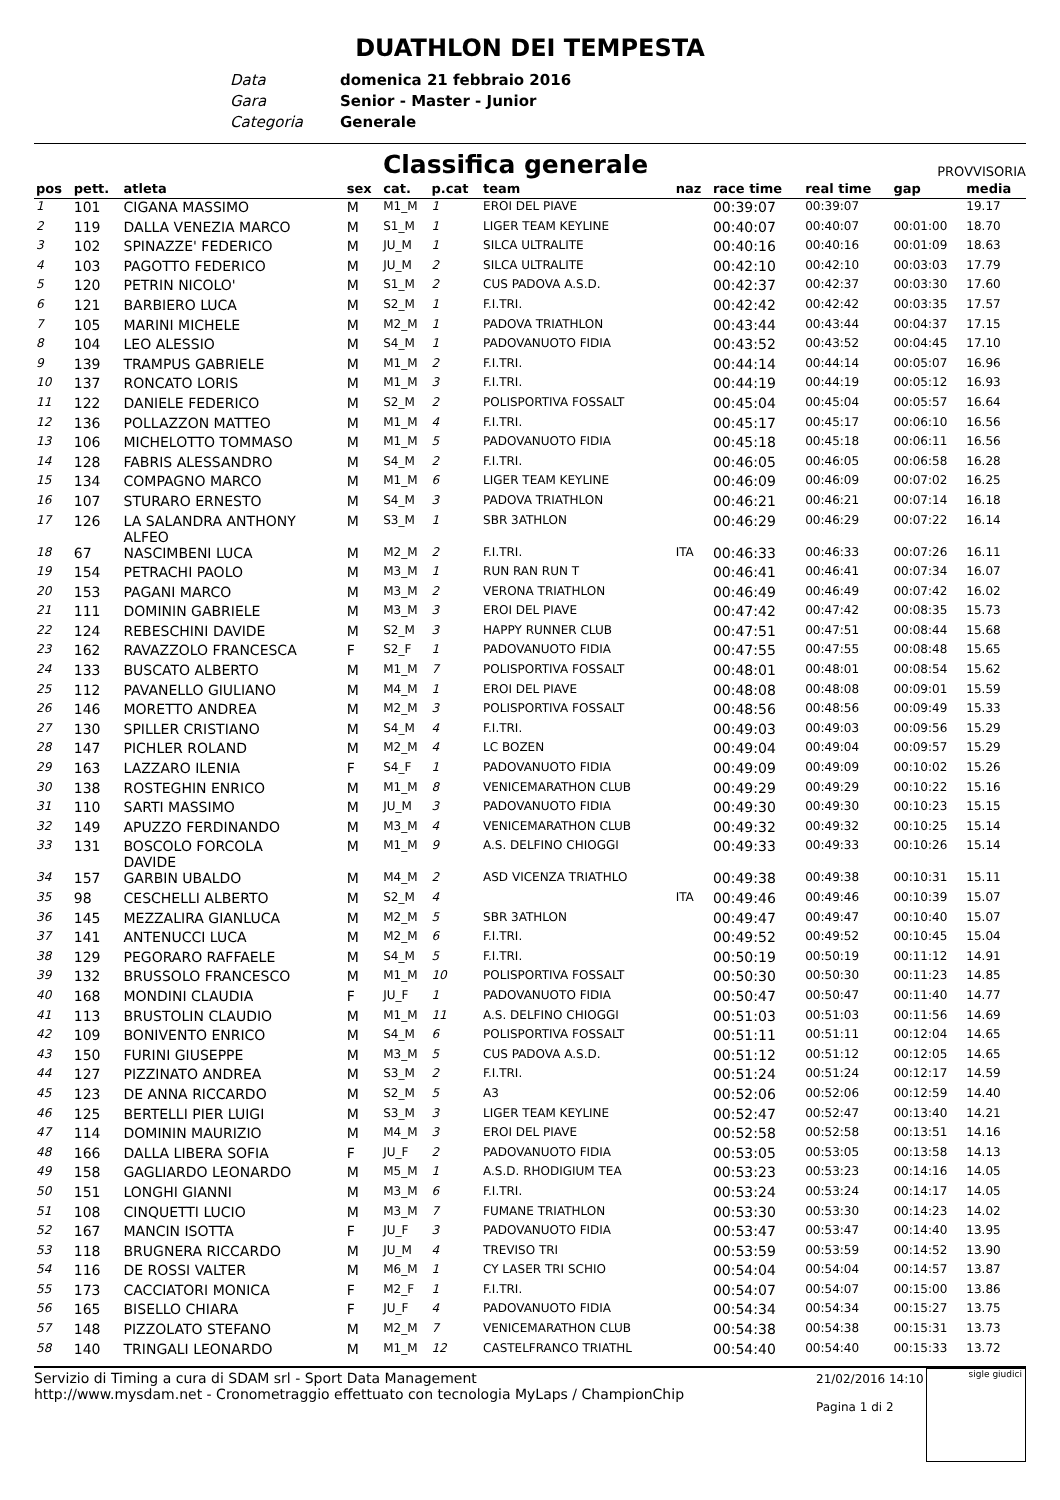DUATHLON DEI TEMPESTA
Data domenica 21 febbraio 2016
Gara Senior - Master - Junior
Categoria Generale
Classifica generale
PROVVISORIA
| pos | pett. | atleta | sex | cat. | p.cat | team | naz | race time | real time | gap | media |
| --- | --- | --- | --- | --- | --- | --- | --- | --- | --- | --- | --- |
| 1 | 101 | CIGANA MASSIMO | M | M1_M | 1 | EROI DEL PIAVE | | 00:39:07 | 00:39:07 | | 19.17 |
| 2 | 119 | DALLA VENEZIA MARCO | M | S1_M | 1 | LIGER TEAM KEYLINE | | 00:40:07 | 00:40:07 | 00:01:00 | 18.70 |
| 3 | 102 | SPINAZZE' FEDERICO | M | JU_M | 1 | SILCA ULTRALITE | | 00:40:16 | 00:40:16 | 00:01:09 | 18.63 |
| 4 | 103 | PAGOTTO FEDERICO | M | JU_M | 2 | SILCA ULTRALITE | | 00:42:10 | 00:42:10 | 00:03:03 | 17.79 |
| 5 | 120 | PETRIN NICOLO' | M | S1_M | 2 | CUS PADOVA A.S.D. | | 00:42:37 | 00:42:37 | 00:03:30 | 17.60 |
| 6 | 121 | BARBIERO LUCA | M | S2_M | 1 | F.I.TRI. | | 00:42:42 | 00:42:42 | 00:03:35 | 17.57 |
| 7 | 105 | MARINI MICHELE | M | M2_M | 1 | PADOVA TRIATHLON | | 00:43:44 | 00:43:44 | 00:04:37 | 17.15 |
| 8 | 104 | LEO ALESSIO | M | S4_M | 1 | PADOVANUOTO FIDIA | | 00:43:52 | 00:43:52 | 00:04:45 | 17.10 |
| 9 | 139 | TRAMPUS GABRIELE | M | M1_M | 2 | F.I.TRI. | | 00:44:14 | 00:44:14 | 00:05:07 | 16.96 |
| 10 | 137 | RONCATO LORIS | M | M1_M | 3 | F.I.TRI. | | 00:44:19 | 00:44:19 | 00:05:12 | 16.93 |
| 11 | 122 | DANIELE FEDERICO | M | S2_M | 2 | POLISPORTIVA FOSSALT | | 00:45:04 | 00:45:04 | 00:05:57 | 16.64 |
| 12 | 136 | POLLAZZON MATTEO | M | M1_M | 4 | F.I.TRI. | | 00:45:17 | 00:45:17 | 00:06:10 | 16.56 |
| 13 | 106 | MICHELOTTO TOMMASO | M | M1_M | 5 | PADOVANUOTO FIDIA | | 00:45:18 | 00:45:18 | 00:06:11 | 16.56 |
| 14 | 128 | FABRIS ALESSANDRO | M | S4_M | 2 | F.I.TRI. | | 00:46:05 | 00:46:05 | 00:06:58 | 16.28 |
| 15 | 134 | COMPAGNO MARCO | M | M1_M | 6 | LIGER TEAM KEYLINE | | 00:46:09 | 00:46:09 | 00:07:02 | 16.25 |
| 16 | 107 | STURARO ERNESTO | M | S4_M | 3 | PADOVA TRIATHLON | | 00:46:21 | 00:46:21 | 00:07:14 | 16.18 |
| 17 | 126 | LA SALANDRA ANTHONY ALFEO | M | S3_M | 1 | SBR 3ATHLON | | 00:46:29 | 00:46:29 | 00:07:22 | 16.14 |
| 18 | 67 | NASCIMBENI LUCA | M | M2_M | 2 | F.I.TRI. | ITA | 00:46:33 | 00:46:33 | 00:07:26 | 16.11 |
| 19 | 154 | PETRACHI PAOLO | M | M3_M | 1 | RUN RAN RUN T | | 00:46:41 | 00:46:41 | 00:07:34 | 16.07 |
| 20 | 153 | PAGANI MARCO | M | M3_M | 2 | VERONA TRIATHLON | | 00:46:49 | 00:46:49 | 00:07:42 | 16.02 |
| 21 | 111 | DOMININ GABRIELE | M | M3_M | 3 | EROI DEL PIAVE | | 00:47:42 | 00:47:42 | 00:08:35 | 15.73 |
| 22 | 124 | REBESCHINI DAVIDE | M | S2_M | 3 | HAPPY RUNNER CLUB | | 00:47:51 | 00:47:51 | 00:08:44 | 15.68 |
| 23 | 162 | RAVAZZOLO FRANCESCA | F | S2_F | 1 | PADOVANUOTO FIDIA | | 00:47:55 | 00:47:55 | 00:08:48 | 15.65 |
| 24 | 133 | BUSCATO ALBERTO | M | M1_M | 7 | POLISPORTIVA FOSSALT | | 00:48:01 | 00:48:01 | 00:08:54 | 15.62 |
| 25 | 112 | PAVANELLO GIULIANO | M | M4_M | 1 | EROI DEL PIAVE | | 00:48:08 | 00:48:08 | 00:09:01 | 15.59 |
| 26 | 146 | MORETTO ANDREA | M | M2_M | 3 | POLISPORTIVA FOSSALT | | 00:48:56 | 00:48:56 | 00:09:49 | 15.33 |
| 27 | 130 | SPILLER CRISTIANO | M | S4_M | 4 | F.I.TRI. | | 00:49:03 | 00:49:03 | 00:09:56 | 15.29 |
| 28 | 147 | PICHLER ROLAND | M | M2_M | 4 | LC BOZEN | | 00:49:04 | 00:49:04 | 00:09:57 | 15.29 |
| 29 | 163 | LAZZARO ILENIA | F | S4_F | 1 | PADOVANUOTO FIDIA | | 00:49:09 | 00:49:09 | 00:10:02 | 15.26 |
| 30 | 138 | ROSTEGHIN ENRICO | M | M1_M | 8 | VENICEMARATHON CLUB | | 00:49:29 | 00:49:29 | 00:10:22 | 15.16 |
| 31 | 110 | SARTI MASSIMO | M | JU_M | 3 | PADOVANUOTO FIDIA | | 00:49:30 | 00:49:30 | 00:10:23 | 15.15 |
| 32 | 149 | APUZZO FERDINANDO | M | M3_M | 4 | VENICEMARATHON CLUB | | 00:49:32 | 00:49:32 | 00:10:25 | 15.14 |
| 33 | 131 | BOSCOLO FORCOLA DAVIDE | M | M1_M | 9 | A.S. DELFINO CHIOGGI | | 00:49:33 | 00:49:33 | 00:10:26 | 15.14 |
| 34 | 157 | GARBIN UBALDO | M | M4_M | 2 | ASD VICENZA TRIATHLO | | 00:49:38 | 00:49:38 | 00:10:31 | 15.11 |
| 35 | 98 | CESCHELLI ALBERTO | M | S2_M | 4 | | ITA | 00:49:46 | 00:49:46 | 00:10:39 | 15.07 |
| 36 | 145 | MEZZALIRA GIANLUCA | M | M2_M | 5 | SBR 3ATHLON | | 00:49:47 | 00:49:47 | 00:10:40 | 15.07 |
| 37 | 141 | ANTENUCCI LUCA | M | M2_M | 6 | F.I.TRI. | | 00:49:52 | 00:49:52 | 00:10:45 | 15.04 |
| 38 | 129 | PEGORARO RAFFAELE | M | S4_M | 5 | F.I.TRI. | | 00:50:19 | 00:50:19 | 00:11:12 | 14.91 |
| 39 | 132 | BRUSSOLO FRANCESCO | M | M1_M | 10 | POLISPORTIVA FOSSALT | | 00:50:30 | 00:50:30 | 00:11:23 | 14.85 |
| 40 | 168 | MONDINI CLAUDIA | F | JU_F | 1 | PADOVANUOTO FIDIA | | 00:50:47 | 00:50:47 | 00:11:40 | 14.77 |
| 41 | 113 | BRUSTOLIN CLAUDIO | M | M1_M | 11 | A.S. DELFINO CHIOGGI | | 00:51:03 | 00:51:03 | 00:11:56 | 14.69 |
| 42 | 109 | BONIVENTO ENRICO | M | S4_M | 6 | POLISPORTIVA FOSSALT | | 00:51:11 | 00:51:11 | 00:12:04 | 14.65 |
| 43 | 150 | FURINI GIUSEPPE | M | M3_M | 5 | CUS PADOVA A.S.D. | | 00:51:12 | 00:51:12 | 00:12:05 | 14.65 |
| 44 | 127 | PIZZINATO ANDREA | M | S3_M | 2 | F.I.TRI. | | 00:51:24 | 00:51:24 | 00:12:17 | 14.59 |
| 45 | 123 | DE ANNA RICCARDO | M | S2_M | 5 | A3 | | 00:52:06 | 00:52:06 | 00:12:59 | 14.40 |
| 46 | 125 | BERTELLI PIER LUIGI | M | S3_M | 3 | LIGER TEAM KEYLINE | | 00:52:47 | 00:52:47 | 00:13:40 | 14.21 |
| 47 | 114 | DOMININ MAURIZIO | M | M4_M | 3 | EROI DEL PIAVE | | 00:52:58 | 00:52:58 | 00:13:51 | 14.16 |
| 48 | 166 | DALLA LIBERA SOFIA | F | JU_F | 2 | PADOVANUOTO FIDIA | | 00:53:05 | 00:53:05 | 00:13:58 | 14.13 |
| 49 | 158 | GAGLIARDO LEONARDO | M | M5_M | 1 | A.S.D. RHODIGIUM TEA | | 00:53:23 | 00:53:23 | 00:14:16 | 14.05 |
| 50 | 151 | LONGHI GIANNI | M | M3_M | 6 | F.I.TRI. | | 00:53:24 | 00:53:24 | 00:14:17 | 14.05 |
| 51 | 108 | CINQUETTI LUCIO | M | M3_M | 7 | FUMANE TRIATHLON | | 00:53:30 | 00:53:30 | 00:14:23 | 14.02 |
| 52 | 167 | MANCIN ISOTTA | F | JU_F | 3 | PADOVANUOTO FIDIA | | 00:53:47 | 00:53:47 | 00:14:40 | 13.95 |
| 53 | 118 | BRUGNERA RICCARDO | M | JU_M | 4 | TREVISO TRI | | 00:53:59 | 00:53:59 | 00:14:52 | 13.90 |
| 54 | 116 | DE ROSSI VALTER | M | M6_M | 1 | CY LASER TRI SCHIO | | 00:54:04 | 00:54:04 | 00:14:57 | 13.87 |
| 55 | 173 | CACCIATORI MONICA | F | M2_F | 1 | F.I.TRI. | | 00:54:07 | 00:54:07 | 00:15:00 | 13.86 |
| 56 | 165 | BISELLO CHIARA | F | JU_F | 4 | PADOVANUOTO FIDIA | | 00:54:34 | 00:54:34 | 00:15:27 | 13.75 |
| 57 | 148 | PIZZOLATO STEFANO | M | M2_M | 7 | VENICEMARATHON CLUB | | 00:54:38 | 00:54:38 | 00:15:31 | 13.73 |
| 58 | 140 | TRINGALI LEONARDO | M | M1_M | 12 | CASTELFRANCO TRIATHL | | 00:54:40 | 00:54:40 | 00:15:33 | 13.72 |
Servizio di Timing a cura di SDAM srl - Sport Data Management
http://www.mysdam.net - Cronometraggio effettuato con tecnologia MyLaps / ChampionChip
21/02/2016 14:10
Pagina 1 di 2
sigle giudici